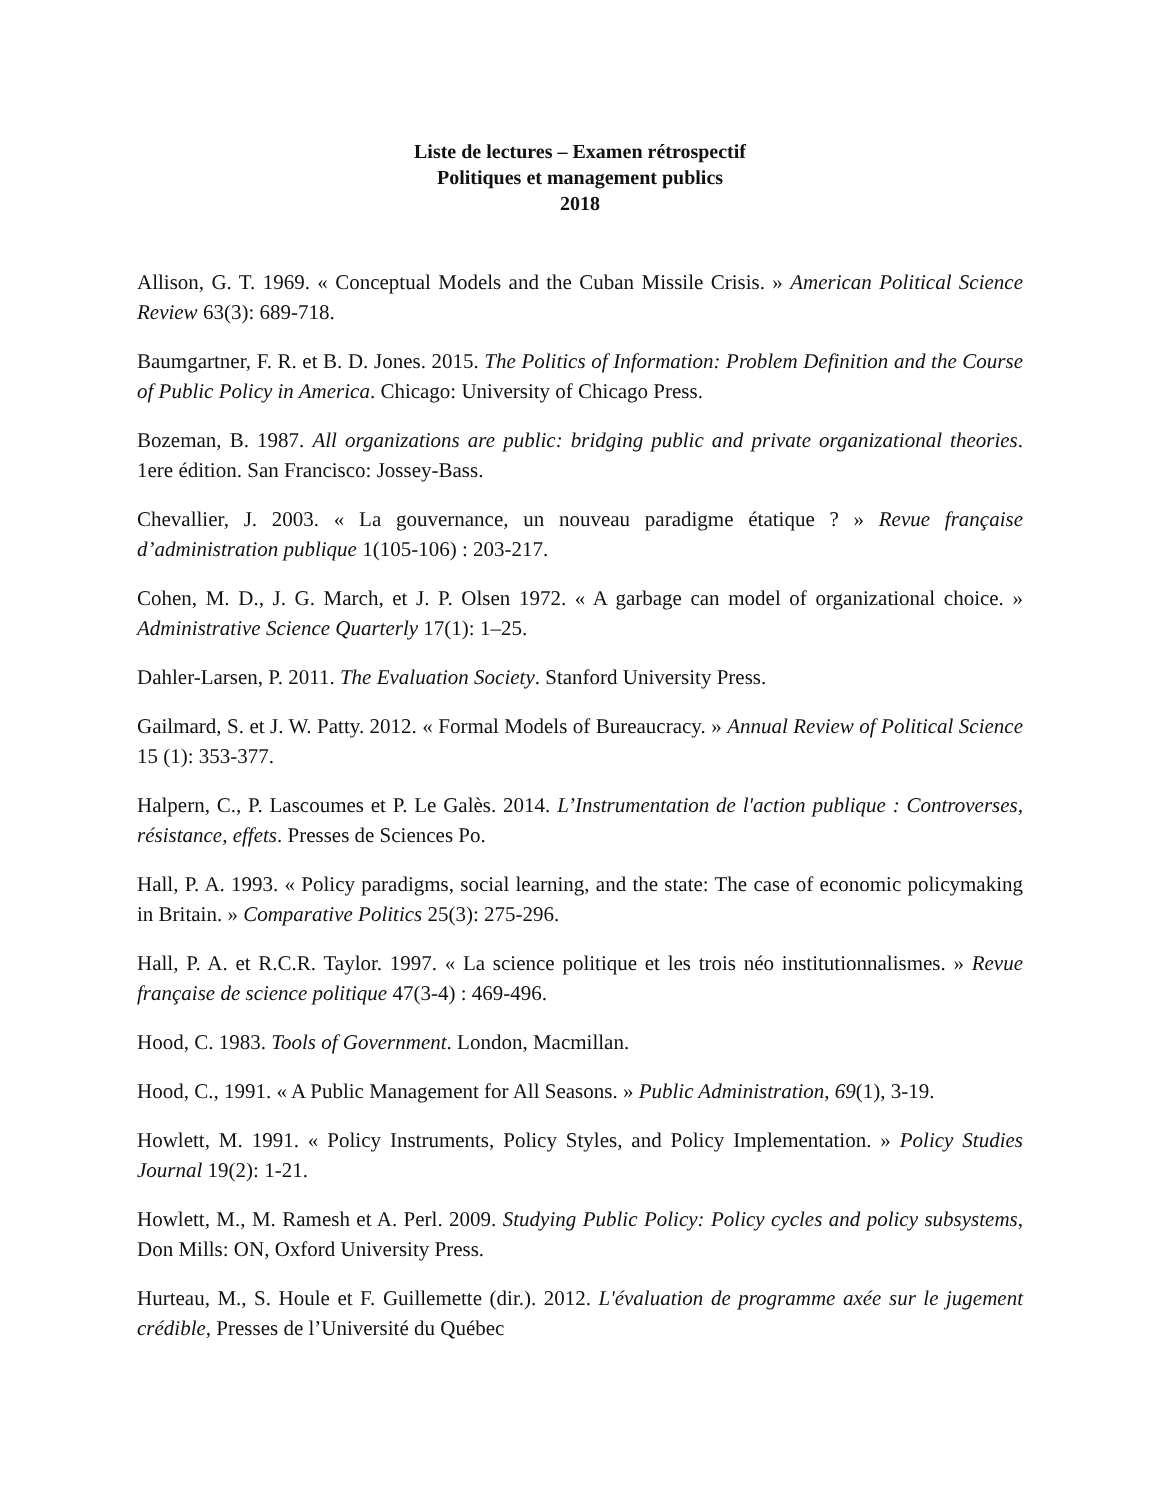Liste de lectures – Examen rétrospectif
Politiques et management publics
2018
Allison, G. T. 1969. « Conceptual Models and the Cuban Missile Crisis. » American Political Science Review 63(3): 689-718.
Baumgartner, F. R. et B. D. Jones. 2015. The Politics of Information: Problem Definition and the Course of Public Policy in America. Chicago: University of Chicago Press.
Bozeman, B. 1987. All organizations are public: bridging public and private organizational theories. 1ere édition. San Francisco: Jossey-Bass.
Chevallier, J. 2003. « La gouvernance, un nouveau paradigme étatique ? » Revue française d’administration publique 1(105-106) : 203-217.
Cohen, M. D., J. G. March, et J. P. Olsen 1972. « A garbage can model of organizational choice. » Administrative Science Quarterly 17(1): 1–25.
Dahler-Larsen, P. 2011. The Evaluation Society. Stanford University Press.
Gailmard, S. et J. W. Patty. 2012. « Formal Models of Bureaucracy. » Annual Review of Political Science 15 (1): 353-377.
Halpern, C., P. Lascoumes et P. Le Galès. 2014. L’Instrumentation de l'action publique : Controverses, résistance, effets. Presses de Sciences Po.
Hall, P. A. 1993. « Policy paradigms, social learning, and the state: The case of economic policymaking in Britain. » Comparative Politics 25(3): 275-296.
Hall, P. A. et R.C.R. Taylor. 1997. « La science politique et les trois néo institutionnalismes. » Revue française de science politique 47(3-4) : 469-496.
Hood, C. 1983. Tools of Government. London, Macmillan.
Hood, C., 1991. « A Public Management for All Seasons. » Public Administration, 69(1), 3-19.
Howlett, M. 1991. « Policy Instruments, Policy Styles, and Policy Implementation. » Policy Studies Journal 19(2): 1-21.
Howlett, M., M. Ramesh et A. Perl. 2009. Studying Public Policy: Policy cycles and policy subsystems, Don Mills: ON, Oxford University Press.
Hurteau, M., S. Houle et F. Guillemette (dir.). 2012. L'évaluation de programme axée sur le jugement crédible, Presses de l’Université du Québec